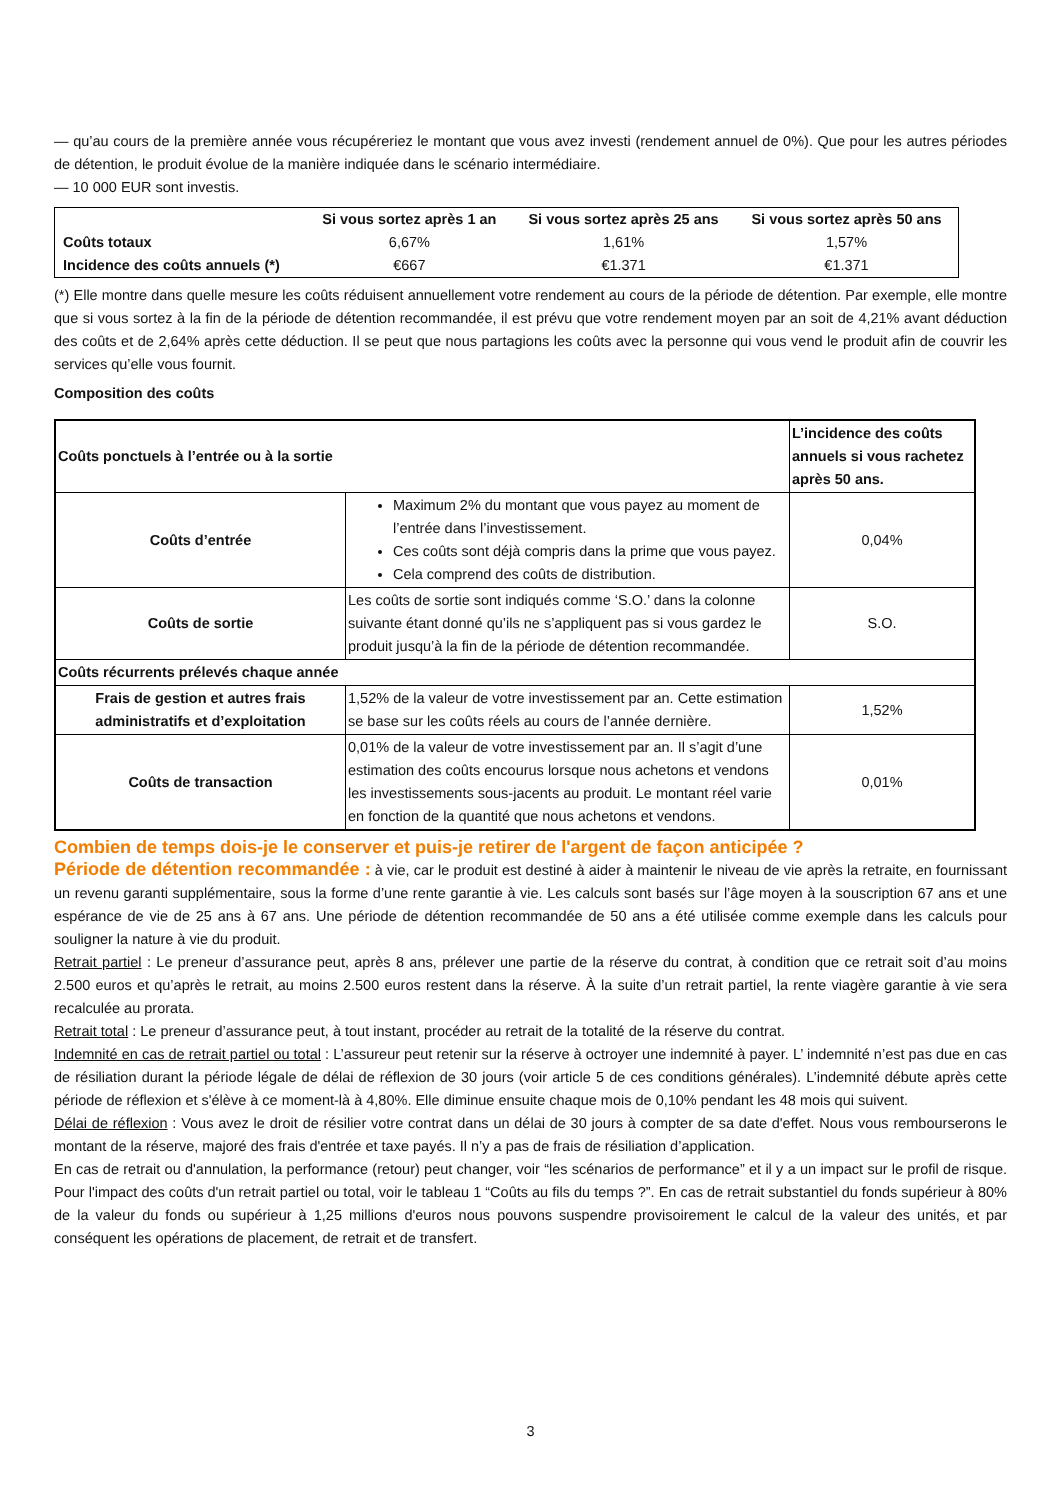— qu’au cours de la première année vous récupéreriez le montant que vous avez investi (rendement annuel de 0%). Que pour les autres périodes de détention, le produit évolue de la manière indiquée dans le scénario intermédiaire.
— 10 000 EUR sont investis.
| | Si vous sortez après 1 an | Si vous sortez après 25 ans | Si vous sortez après 50 ans |
| --- | --- | --- | --- |
| Coûts totaux | 6,67% | 1,61% | 1,57% |
| Incidence des coûts annuels (*) | €667 | €1.371 | €1.371 |
(*) Elle montre dans quelle mesure les coûts réduisent annuellement votre rendement au cours de la période de détention. Par exemple, elle montre que si vous sortez à la fin de la période de détention recommandée, il est prévu que votre rendement moyen par an soit de 4,21% avant déduction des coûts et de 2,64% après cette déduction. Il se peut que nous partagions les coûts avec la personne qui vous vend le produit afin de couvrir les services qu’elle vous fournit.
Composition des coûts
| Coûts ponctuels à l’entrée ou à la sortie | | L’incidence des coûts annuels si vous rachetez après 50 ans. |
| Coûts d’entrée | Maximum 2% du montant que vous payez au moment de l’entrée dans l’investissement. Ces coûts sont déjà compris dans la prime que vous payez. Cela comprend des coûts de distribution. | 0,04% |
| Coûts de sortie | Les coûts de sortie sont indiqués comme ‘S.O.’ dans la colonne suivante étant donné qu’ils ne s’appliquent pas si vous gardez le produit jusqu’à la fin de la période de détention recommandée. | S.O. |
| Coûts récurrents prélevés chaque année | | |
| Frais de gestion et autres frais administratifs et d’exploitation | 1,52% de la valeur de votre investissement par an. Cette estimation se base sur les coûts réels au cours de l’année dernière. | 1,52% |
| Coûts de transaction | 0,01% de la valeur de votre investissement par an. Il s’agit d’une estimation des coûts encourus lorsque nous achetons et vendons les investissements sous-jacents au produit. Le montant réel varie en fonction de la quantité que nous achetons et vendons. | 0,01% |
Combien de temps dois-je le conserver et puis-je retirer de l'argent de façon anticipée ?
Période de détention recommandée : à vie, car le produit est destiné à aider à maintenir le niveau de vie après la retraite, en fournissant un revenu garanti supplémentaire, sous la forme d’une rente garantie à vie. Les calculs sont basés sur l’âge moyen à la souscription 67 ans et une espérance de vie de 25 ans à 67 ans. Une période de détention recommandée de 50 ans a été utilisée comme exemple dans les calculs pour souligner la nature à vie du produit.
Retrait partiel : Le preneur d’assurance peut, après 8 ans, prélever une partie de la réserve du contrat, à condition que ce retrait soit d’au moins 2.500 euros et qu’après le retrait, au moins 2.500 euros restent dans la réserve. À la suite d’un retrait partiel, la rente viagère garantie à vie sera recalculée au prorata.
Retrait total : Le preneur d’assurance peut, à tout instant, procéder au retrait de la totalité de la réserve du contrat.
Indemnité en cas de retrait partiel ou total : L’assureur peut retenir sur la réserve à octroyer une indemnité à payer. L’ indemnité n’est pas due en cas de résiliation durant la période légale de délai de réflexion de 30 jours (voir article 5 de ces conditions générales). L’indemnité débute après cette période de réflexion et s'élève à ce moment-là à 4,80%. Elle diminue ensuite chaque mois de 0,10% pendant les 48 mois qui suivent.
Délai de réflexion : Vous avez le droit de résilier votre contrat dans un délai de 30 jours à compter de sa date d'effet. Nous vous rembourserons le montant de la réserve, majoré des frais d'entrée et taxe payés. Il n’y a pas de frais de résiliation d’application.
En cas de retrait ou d'annulation, la performance (retour) peut changer, voir “les scénarios de performance” et il y a un impact sur le profil de risque. Pour l'impact des coûts d'un retrait partiel ou total, voir le tableau 1 “Coûts au fils du temps ?”. En cas de retrait substantiel du fonds supérieur à 80% de la valeur du fonds ou supérieur à 1,25 millions d'euros nous pouvons suspendre provisoirement le calcul de la valeur des unités, et par conséquent les opérations de placement, de retrait et de transfert.
3